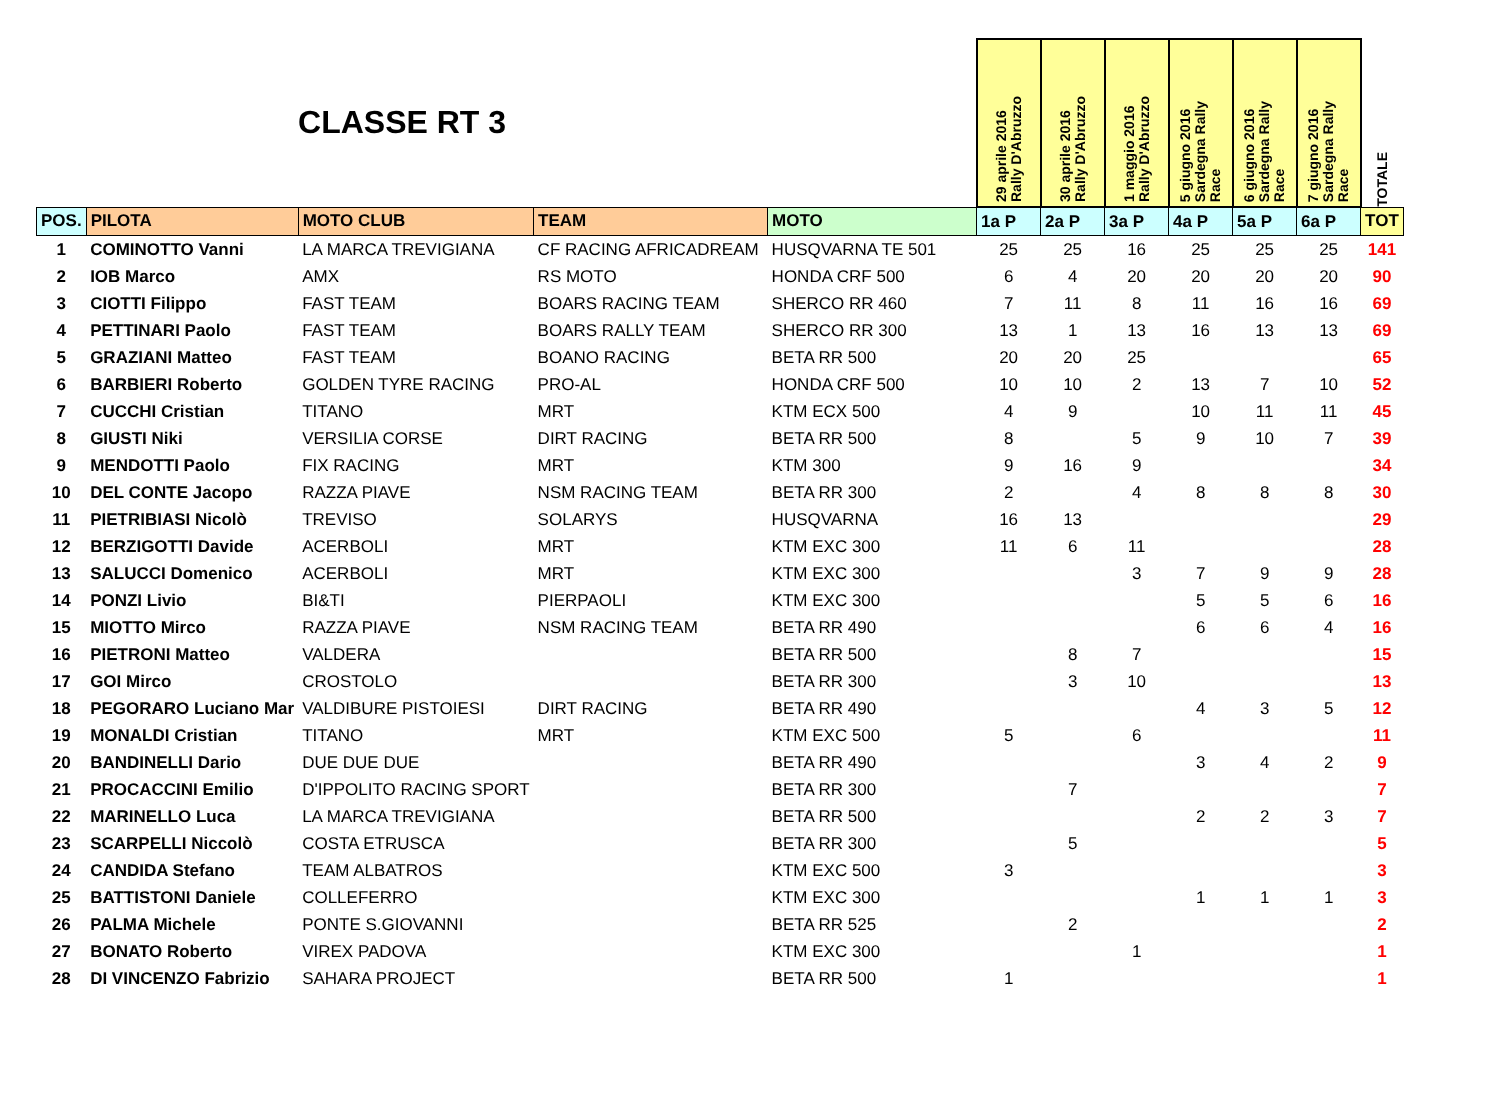| CLASSE RT 3 | | | | | 29 aprile 2016 Rally D'Abruzzo | 30 aprile 2016 Rally D'Abruzzo | 1 maggio 2016 Rally D'Abruzzo | 5 giugno 2016 Sardegna Rally Race | 6 giugno 2016 Sardegna Rally Race | 7 giugno 2016 Sardegna Rally Race | TOTALE |
| POS. | PILOTA | MOTO CLUB | TEAM | MOTO | 1a P | 2a P | 3a P | 4a P | 5a P | 6a P | TOT |
| 1 | COMINOTTO Vanni | LA MARCA TREVIGIANA | CF RACING AFRICADREAM | HUSQVARNA TE 501 | 25 | 25 | 16 | 25 | 25 | 25 | 141 |
| 2 | IOB Marco | AMX | RS MOTO | HONDA CRF 500 | 6 | 4 | 20 | 20 | 20 | 20 | 90 |
| 3 | CIOTTI Filippo | FAST TEAM | BOARS RACING TEAM | SHERCO RR 460 | 7 | 11 | 8 | 11 | 16 | 16 | 69 |
| 4 | PETTINARI Paolo | FAST TEAM | BOARS RALLY TEAM | SHERCO RR 300 | 13 | 1 | 13 | 16 | 13 | 13 | 69 |
| 5 | GRAZIANI Matteo | FAST TEAM | BOANO RACING | BETA RR 500 | 20 | 20 | 25 | | | | 65 |
| 6 | BARBIERI Roberto | GOLDEN TYRE RACING | PRO-AL | HONDA CRF 500 | 10 | 10 | 2 | 13 | 7 | 10 | 52 |
| 7 | CUCCHI Cristian | TITANO | MRT | KTM ECX 500 | 4 | 9 | | 10 | 11 | 11 | 45 |
| 8 | GIUSTI Niki | VERSILIA CORSE | DIRT RACING | BETA RR 500 | 8 | | 5 | 9 | 10 | 7 | 39 |
| 9 | MENDOTTI Paolo | FIX RACING | MRT | KTM 300 | 9 | 16 | 9 | | | | 34 |
| 10 | DEL CONTE Jacopo | RAZZA PIAVE | NSM RACING TEAM | BETA RR 300 | 2 | | 4 | 8 | 8 | 8 | 30 |
| 11 | PIETRIBIASI Nicolò | TREVISO | SOLARYS | HUSQVARNA | 16 | 13 | | | | | 29 |
| 12 | BERZIGOTTI Davide | ACERBOLI | MRT | KTM EXC 300 | 11 | 6 | 11 | | | | 28 |
| 13 | SALUCCI Domenico | ACERBOLI | MRT | KTM EXC 300 | | | 3 | 7 | 9 | 9 | 28 |
| 14 | PONZI Livio | BI&TI | PIERPAOLI | KTM EXC 300 | | | | 5 | 5 | 6 | 16 |
| 15 | MIOTTO Mirco | RAZZA PIAVE | NSM RACING TEAM | BETA RR 490 | | | | 6 | 6 | 4 | 16 |
| 16 | PIETRONI Matteo | VALDERA | | BETA RR 500 | | 8 | 7 | | | | 15 |
| 17 | GOI Mirco | CROSTOLO | | BETA RR 300 | | 3 | 10 | | | | 13 |
| 18 | PEGORARO Luciano Mar | VALDIBURE PISTOIESI | DIRT RACING | BETA RR 490 | | | | 4 | 3 | 5 | 12 |
| 19 | MONALDI Cristian | TITANO | MRT | KTM EXC 500 | 5 | | 6 | | | | 11 |
| 20 | BANDINELLI Dario | DUE DUE DUE | | BETA RR 490 | | | | 3 | 4 | 2 | 9 |
| 21 | PROCACCINI Emilio | D'IPPOLITO RACING SPORT | | BETA RR 300 | | 7 | | | | | 7 |
| 22 | MARINELLO Luca | LA MARCA TREVIGIANA | | BETA RR 500 | | | | 2 | 2 | 3 | 7 |
| 23 | SCARPELLI Niccolò | COSTA ETRUSCA | | BETA RR 300 | | 5 | | | | | 5 |
| 24 | CANDIDA Stefano | TEAM ALBATROS | | KTM EXC 500 | 3 | | | | | | 3 |
| 25 | BATTISTONI Daniele | COLLEFERRO | | KTM EXC 300 | | | | 1 | 1 | 1 | 3 |
| 26 | PALMA Michele | PONTE S.GIOVANNI | | BETA RR 525 | | 2 | | | | | 2 |
| 27 | BONATO Roberto | VIREX PADOVA | | KTM EXC 300 | | | 1 | | | | 1 |
| 28 | DI VINCENZO Fabrizio | SAHARA PROJECT | | BETA RR 500 | 1 | | | | | | 1 |